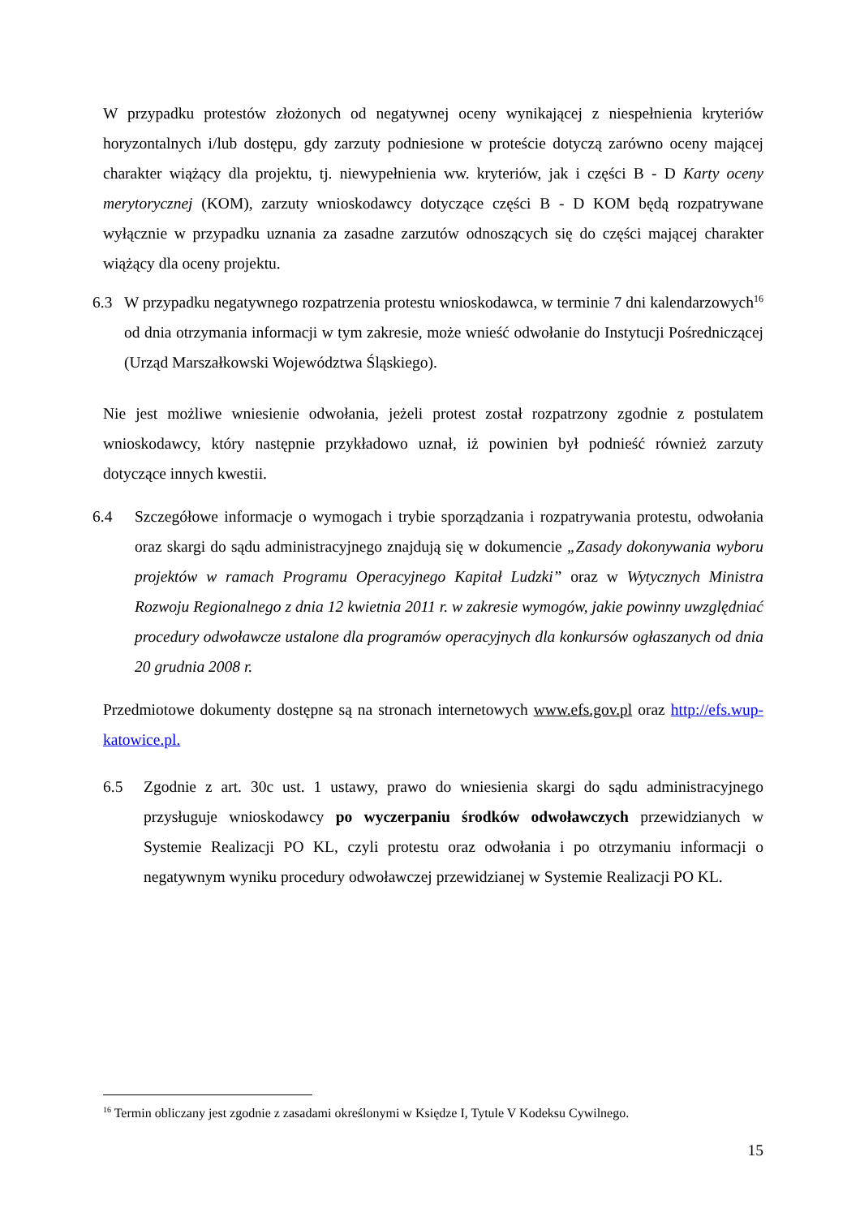W przypadku protestów złożonych od negatywnej oceny wynikającej z niespełnienia kryteriów horyzontalnych i/lub dostępu, gdy zarzuty podniesione w proteście dotyczą zarówno oceny mającej charakter wiążący dla projektu, tj. niewypełnienia ww. kryteriów, jak i części B - D Karty oceny merytorycznej (KOM), zarzuty wnioskodawcy dotyczące części B - D KOM będą rozpatrywane wyłącznie w przypadku uznania za zasadne zarzutów odnoszących się do części mającej charakter wiążący dla oceny projektu.
6.3 W przypadku negatywnego rozpatrzenia protestu wnioskodawca, w terminie 7 dni kalendarzowych<sup>16</sup> od dnia otrzymania informacji w tym zakresie, może wnieść odwołanie do Instytucji Pośredniczącej (Urząd Marszałkowski Województwa Śląskiego).
Nie jest możliwe wniesienie odwołania, jeżeli protest został rozpatrzony zgodnie z postulatem wnioskodawcy, który następnie przykładowo uznał, iż powinien był podnieść również zarzuty dotyczące innych kwestii.
6.4 Szczegółowe informacje o wymogach i trybie sporządzania i rozpatrywania protestu, odwołania oraz skargi do sądu administracyjnego znajdują się w dokumencie „Zasady dokonywania wyboru projektów w ramach Programu Operacyjnego Kapitał Ludzki” oraz w Wytycznych Ministra Rozwoju Regionalnego z dnia 12 kwietnia 2011 r. w zakresie wymogów, jakie powinny uwzględniać procedury odwoławcze ustalone dla programów operacyjnych dla konkursów ogłaszanych od dnia 20 grudnia 2008 r.
Przedmiotowe dokumenty dostępne są na stronach internetowych www.efs.gov.pl oraz http://efs.wup-katowice.pl.
6.5 Zgodnie z art. 30c ust. 1 ustawy, prawo do wniesienia skargi do sądu administracyjnego przysługuje wnioskodawcy po wyczerpaniu środków odwoławczych przewidzianych w Systemie Realizacji PO KL, czyli protestu oraz odwołania i po otrzymaniu informacji o negatywnym wyniku procedury odwoławczej przewidzianej w Systemie Realizacji PO KL.
<sup>16</sup> Termin obliczany jest zgodnie z zasadami określonymi w Księdze I, Tytule V Kodeksu Cywilnego.
15